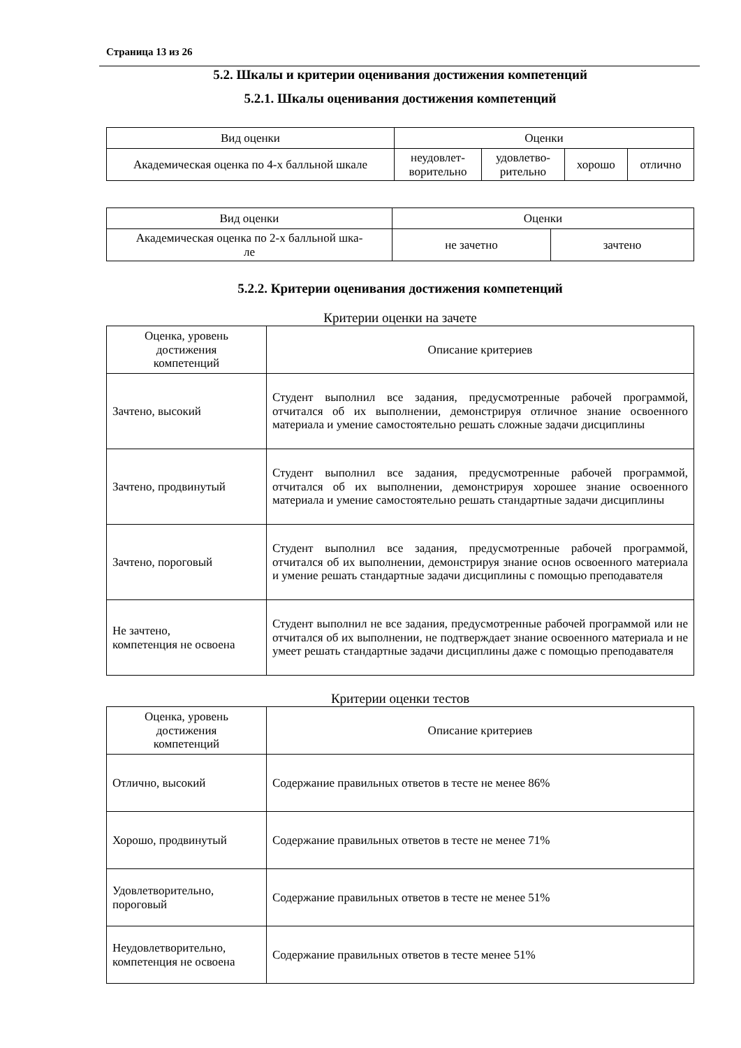Страница 13 из 26
5.2. Шкалы и критерии оценивания достижения компетенций
5.2.1. Шкалы оценивания достижения компетенций
| Вид оценки | Оценки | | | |
| --- | --- | --- | --- | --- |
| Академическая оценка по 4-х балльной шкале | неудовлет- ворительно | удовлетво- рительно | хорошо | отлично |
| Вид оценки | Оценки | |
| --- | --- | --- |
| Академическая оценка по 2-х балльной шка- ле | не зачетно | зачтено |
5.2.2. Критерии оценивания достижения компетенций
Критерии оценки на зачете
| Оценка, уровень достижения компетенций | Описание критериев |
| --- | --- |
| Зачтено, высокий | Студент выполнил все задания, предусмотренные рабочей программой, отчитался об их выполнении, демонстрируя отличное знание освоенного материала и умение самостоятельно решать сложные задачи дисциплины |
| Зачтено, продвинутый | Студент выполнил все задания, предусмотренные рабочей программой, отчитался об их выполнении, демонстрируя хорошее знание освоенного материала и умение самостоятельно решать стандартные задачи дисциплины |
| Зачтено, пороговый | Студент выполнил все задания, предусмотренные рабочей программой, отчитался об их выполнении, демонстрируя знание основ освоенного материала и умение решать стандартные задачи дисциплины с помощью преподавателя |
| Не зачтено, компетенция не освоена | Студент выполнил не все задания, предусмотренные рабочей программой или не отчитался об их выполнении, не подтверждает знание освоенного материала и не умеет решать стандартные задачи дисциплины даже с помощью преподавателя |
Критерии оценки тестов
| Оценка, уровень достижения компетенций | Описание критериев |
| --- | --- |
| Отлично, высокий | Содержание правильных ответов в тесте не менее 86% |
| Хорошо, продвинутый | Содержание правильных ответов в тесте не менее 71% |
| Удовлетворительно, пороговый | Содержание правильных ответов в тесте не менее 51% |
| Неудовлетворительно, компетенция не освоена | Содержание правильных ответов в тесте менее 51% |